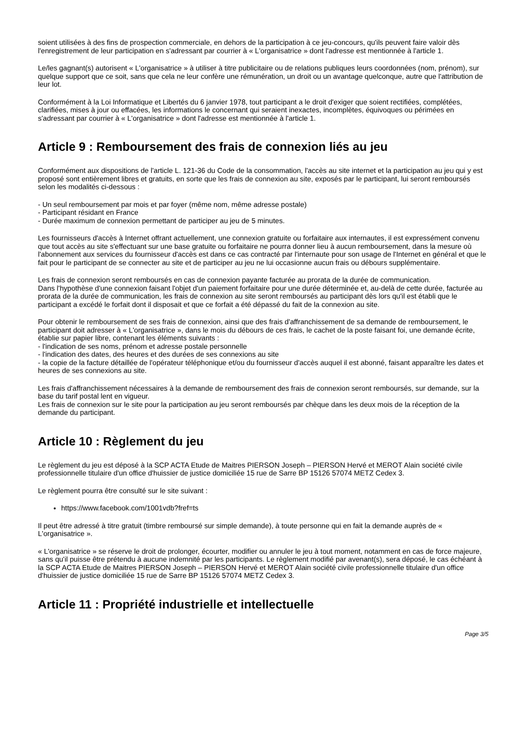soient utilisées à des fins de prospection commerciale, en dehors de la participation à ce jeu-concours, qu'ils peuvent faire valoir dès l'enregistrement de leur participation en s'adressant par courrier à « L'organisatrice » dont l'adresse est mentionnée à l'article 1.
Le/les gagnant(s) autorisent « L'organisatrice » à utiliser à titre publicitaire ou de relations publiques leurs coordonnées (nom, prénom), sur quelque support que ce soit, sans que cela ne leur confère une rémunération, un droit ou un avantage quelconque, autre que l'attribution de leur lot.
Conformément à la Loi Informatique et Libertés du 6 janvier 1978, tout participant a le droit d'exiger que soient rectifiées, complétées, clarifiées, mises à jour ou effacées, les informations le concernant qui seraient inexactes, incomplètes, équivoques ou périmées en s'adressant par courrier à « L'organisatrice » dont l'adresse est mentionnée à l'article 1.
Article 9 : Remboursement des frais de connexion liés au jeu
Conformément aux dispositions de l'article L. 121-36 du Code de la consommation, l'accès au site internet et la participation au jeu qui y est proposé sont entièrement libres et gratuits, en sorte que les frais de connexion au site, exposés par le participant, lui seront remboursés selon les modalités ci-dessous :
- Un seul remboursement par mois et par foyer (même nom, même adresse postale)
- Participant résidant en France
- Durée maximum de connexion permettant de participer au jeu de 5 minutes.
Les fournisseurs d'accès à Internet offrant actuellement, une connexion gratuite ou forfaitaire aux internautes, il est expressément convenu que tout accès au site s'effectuant sur une base gratuite ou forfaitaire ne pourra donner lieu à aucun remboursement, dans la mesure où l'abonnement aux services du fournisseur d'accès est dans ce cas contracté par l'internaute pour son usage de l'Internet en général et que le fait pour le participant de se connecter au site et de participer au jeu ne lui occasionne aucun frais ou débours supplémentaire.
Les frais de connexion seront remboursés en cas de connexion payante facturée au prorata de la durée de communication.
Dans l'hypothèse d'une connexion faisant l'objet d'un paiement forfaitaire pour une durée déterminée et, au-delà de cette durée, facturée au prorata de la durée de communication, les frais de connexion au site seront remboursés au participant dès lors qu'il est établi que le participant a excédé le forfait dont il disposait et que ce forfait a été dépassé du fait de la connexion au site.
Pour obtenir le remboursement de ses frais de connexion, ainsi que des frais d'affranchissement de sa demande de remboursement, le participant doit adresser à « L'organisatrice », dans le mois du débours de ces frais, le cachet de la poste faisant foi, une demande écrite, établie sur papier libre, contenant les éléments suivants :
- l'indication de ses noms, prénom et adresse postale personnelle
- l'indication des dates, des heures et des durées de ses connexions au site
- la copie de la facture détaillée de l'opérateur téléphonique et/ou du fournisseur d'accès auquel il est abonné, faisant apparaître les dates et heures de ses connexions au site.
Les frais d'affranchissement nécessaires à la demande de remboursement des frais de connexion seront remboursés, sur demande, sur la base du tarif postal lent en vigueur.
Les frais de connexion sur le site pour la participation au jeu seront remboursés par chèque dans les deux mois de la réception de la demande du participant.
Article 10 : Règlement du jeu
Le règlement du jeu est déposé à la SCP ACTA Etude de Maitres PIERSON Joseph – PIERSON Hervé et MEROT Alain société civile professionnelle titulaire d'un office d'huissier de justice domiciliée 15 rue de Sarre BP 15126 57074 METZ Cedex 3.
Le règlement pourra être consulté sur le site suivant :
https://www.facebook.com/1001vdb?fref=ts
Il peut être adressé à titre gratuit (timbre remboursé sur simple demande), à toute personne qui en fait la demande auprès de « L'organisatrice ».
« L'organisatrice » se réserve le droit de prolonger, écourter, modifier ou annuler le jeu à tout moment, notamment en cas de force majeure, sans qu'il puisse être prétendu à aucune indemnité par les participants. Le règlement modifié par avenant(s), sera déposé, le cas échéant à la SCP ACTA Etude de Maitres PIERSON Joseph – PIERSON Hervé et MEROT Alain société civile professionnelle titulaire d'un office d'huissier de justice domiciliée 15 rue de Sarre BP 15126 57074 METZ Cedex 3.
Article 11 : Propriété industrielle et intellectuelle
Page 3/5